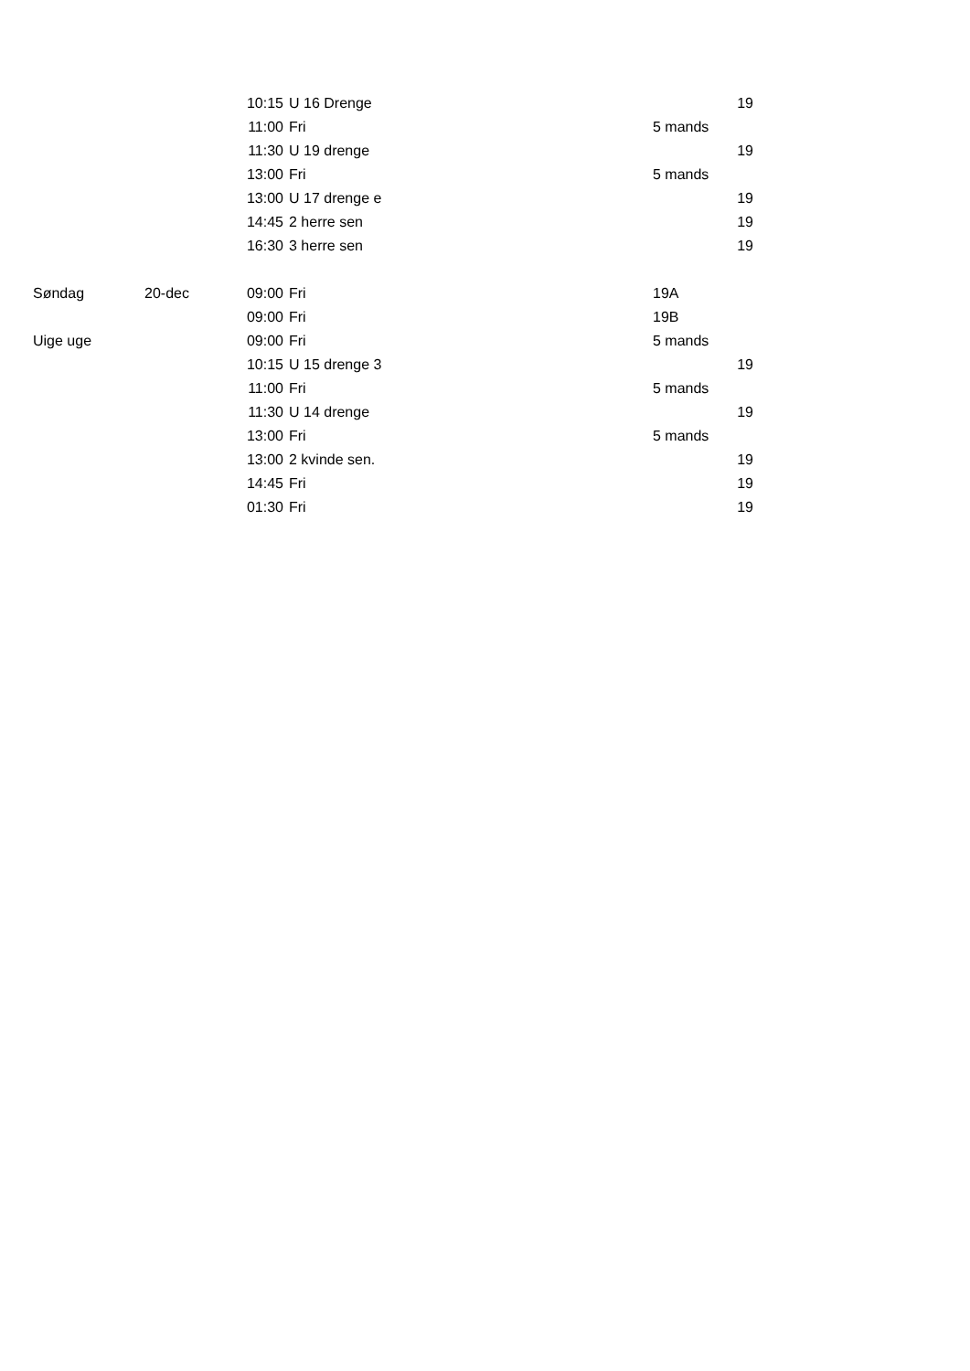| | | 10:15 | U 16 Drenge | 19 |
| | | 11:00 | Fri | 5 mands |
| | | 11:30 | U 19 drenge | 19 |
| | | 13:00 | Fri | 5 mands |
| | | 13:00 | U 17 drenge e | 19 |
| | | 14:45 | 2 herre sen | 19 |
| | | 16:30 | 3 herre sen | 19 |
| Søndag | 20-dec | 09:00 | Fri | 19A |
| | | 09:00 | Fri | 19B |
| Uige uge | | 09:00 | Fri | 5 mands |
| | | 10:15 | U 15 drenge 3 | 19 |
| | | 11:00 | Fri | 5 mands |
| | | 11:30 | U 14 drenge | 19 |
| | | 13:00 | Fri | 5 mands |
| | | 13:00 | 2 kvinde sen. | 19 |
| | | 14:45 | Fri | 19 |
| | | 01:30 | Fri | 19 |